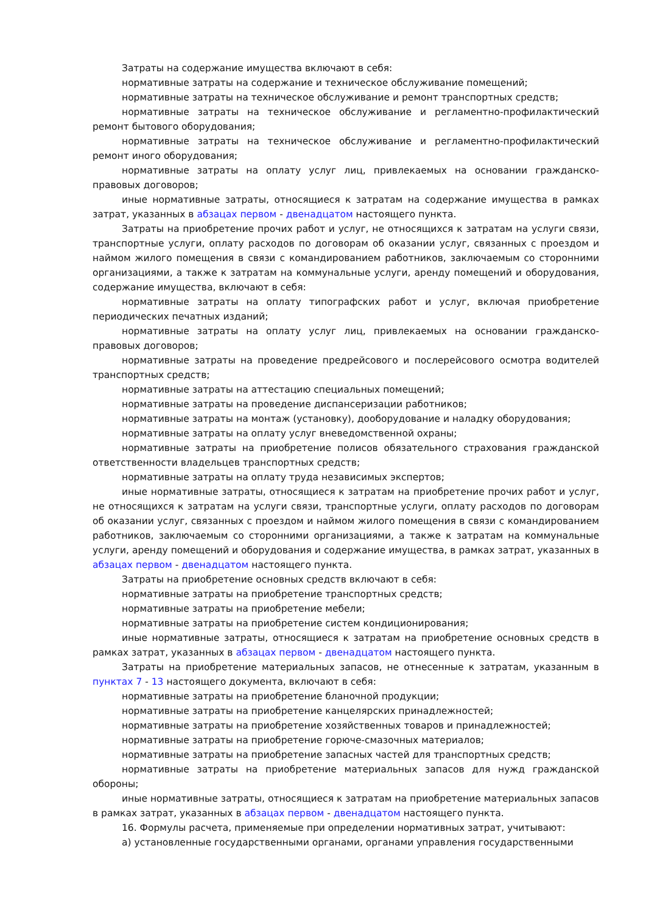Затраты на содержание имущества включают в себя:
нормативные затраты на содержание и техническое обслуживание помещений;
нормативные затраты на техническое обслуживание и ремонт транспортных средств;
нормативные затраты на техническое обслуживание и регламентно-профилактический ремонт бытового оборудования;
нормативные затраты на техническое обслуживание и регламентно-профилактический ремонт иного оборудования;
нормативные затраты на оплату услуг лиц, привлекаемых на основании гражданско-правовых договоров;
иные нормативные затраты, относящиеся к затратам на содержание имущества в рамках затрат, указанных в абзацах первом - двенадцатом настоящего пункта.
Затраты на приобретение прочих работ и услуг, не относящихся к затратам на услуги связи, транспортные услуги, оплату расходов по договорам об оказании услуг, связанных с проездом и наймом жилого помещения в связи с командированием работников, заключаемым со сторонними организациями, а также к затратам на коммунальные услуги, аренду помещений и оборудования, содержание имущества, включают в себя:
нормативные затраты на оплату типографских работ и услуг, включая приобретение периодических печатных изданий;
нормативные затраты на оплату услуг лиц, привлекаемых на основании гражданско-правовых договоров;
нормативные затраты на проведение предрейсового и послерейсового осмотра водителей транспортных средств;
нормативные затраты на аттестацию специальных помещений;
нормативные затраты на проведение диспансеризации работников;
нормативные затраты на монтаж (установку), дооборудование и наладку оборудования;
нормативные затраты на оплату услуг вневедомственной охраны;
нормативные затраты на приобретение полисов обязательного страхования гражданской ответственности владельцев транспортных средств;
нормативные затраты на оплату труда независимых экспертов;
иные нормативные затраты, относящиеся к затратам на приобретение прочих работ и услуг, не относящихся к затратам на услуги связи, транспортные услуги, оплату расходов по договорам об оказании услуг, связанных с проездом и наймом жилого помещения в связи с командированием работников, заключаемым со сторонними организациями, а также к затратам на коммунальные услуги, аренду помещений и оборудования и содержание имущества, в рамках затрат, указанных в абзацах первом - двенадцатом настоящего пункта.
Затраты на приобретение основных средств включают в себя:
нормативные затраты на приобретение транспортных средств;
нормативные затраты на приобретение мебели;
нормативные затраты на приобретение систем кондиционирования;
иные нормативные затраты, относящиеся к затратам на приобретение основных средств в рамках затрат, указанных в абзацах первом - двенадцатом настоящего пункта.
Затраты на приобретение материальных запасов, не отнесенные к затратам, указанным в пунктах 7 - 13 настоящего документа, включают в себя:
нормативные затраты на приобретение бланочной продукции;
нормативные затраты на приобретение канцелярских принадлежностей;
нормативные затраты на приобретение хозяйственных товаров и принадлежностей;
нормативные затраты на приобретение горюче-смазочных материалов;
нормативные затраты на приобретение запасных частей для транспортных средств;
нормативные затраты на приобретение материальных запасов для нужд гражданской обороны;
иные нормативные затраты, относящиеся к затратам на приобретение материальных запасов в рамках затрат, указанных в абзацах первом - двенадцатом настоящего пункта.
16. Формулы расчета, применяемые при определении нормативных затрат, учитывают:
а) установленные государственными органами, органами управления государственными